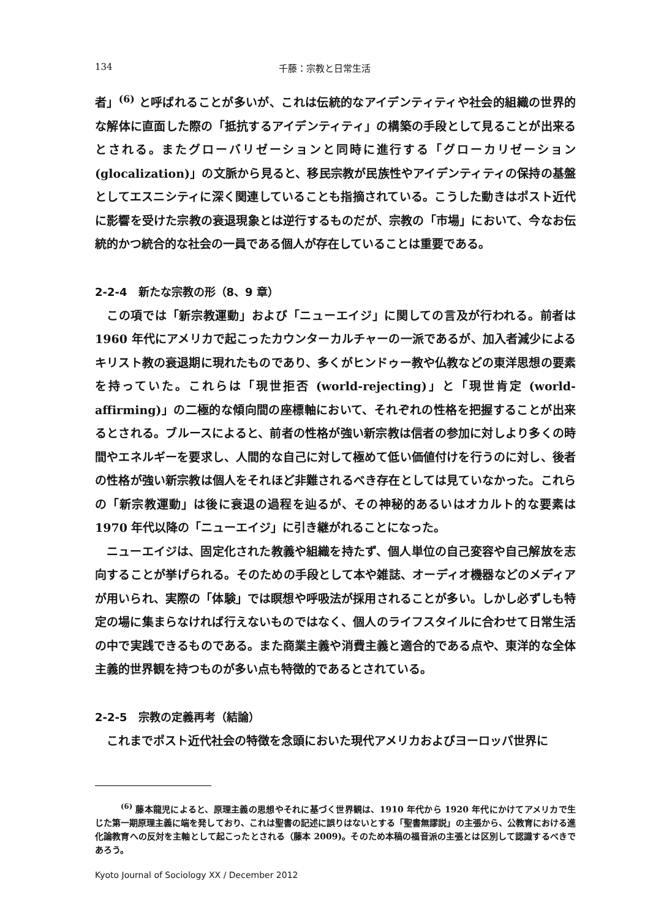134 千藤：宗教と日常生活
者」<sup>(6)</sup> と呼ばれることが多いが、これは伝統的なアイデンティティや社会的組織の世界的な解体に直面した際の「抵抗するアイデンティティ」の構築の手段として見ることが出来るとされる。またグローバリゼーションと同時に進行する「グローカリゼーション (glocalization)」の文脈から見ると、移民宗教が民族性やアイデンティティの保持の基盤としてエスニシティに深く関連していることも指摘されている。こうした動きはポスト近代に影響を受けた宗教の衰退現象とは逆行するものだが、宗教の「市場」において、今なお伝統的かつ統合的な社会の一員である個人が存在していることは重要である。
2-2-4　新たな宗教の形（8、9 章）
この項では「新宗教運動」および「ニューエイジ」に関しての言及が行われる。前者は 1960 年代にアメリカで起こったカウンターカルチャーの一派であるが、加入者減少によるキリスト教の衰退期に現れたものであり、多くがヒンドゥー教や仏教などの東洋思想の要素を持っていた。これらは「現世拒否 (world-rejecting)」と「現世肯定 (world-affirming)」の二極的な傾向間の座標軸において、それぞれの性格を把握することが出来るとされる。ブルースによると、前者の性格が強い新宗教は信者の参加に対しより多くの時間やエネルギーを要求し、人間的な自己に対して極めて低い価値付けを行うのに対し、後者の性格が強い新宗教は個人をそれほど非難されるべき存在としては見ていなかった。これらの「新宗教運動」は後に衰退の過程を辿るが、その神秘的あるいはオカルト的な要素は 1970 年代以降の「ニューエイジ」に引き継がれることになった。
ニューエイジは、固定化された教義や組織を持たず、個人単位の自己変容や自己解放を志向することが挙げられる。そのための手段として本や雑誌、オーディオ機器などのメディアが用いられ、実際の「体験」では瞑想や呼吸法が採用されることが多い。しかし必ずしも特定の場に集まらなければ行えないものではなく、個人のライフスタイルに合わせて日常生活の中で実践できるものである。また商業主義や消費主義と適合的である点や、東洋的な全体主義的世界観を持つものが多い点も特徴的であるとされている。
2-2-5　宗教の定義再考（結論）
これまでポスト近代社会の特徴を念頭においた現代アメリカおよびヨーロッパ世界に
<sup>(6)</sup> 藤本龍児によると、原理主義の思想やそれに基づく世界観は、1910 年代から 1920 年代にかけてアメリカで生じた第一期原理主義に端を発しており、これは聖書の記述に誤りはないとする「聖書無謬説」の主張から、公教育における進化論教育への反対を主軸として起こったとされる（藤本 2009)。そのため本稿の福音派の主張とは区別して認識するべきであろう。
Kyoto Journal of Sociology XX / December 2012